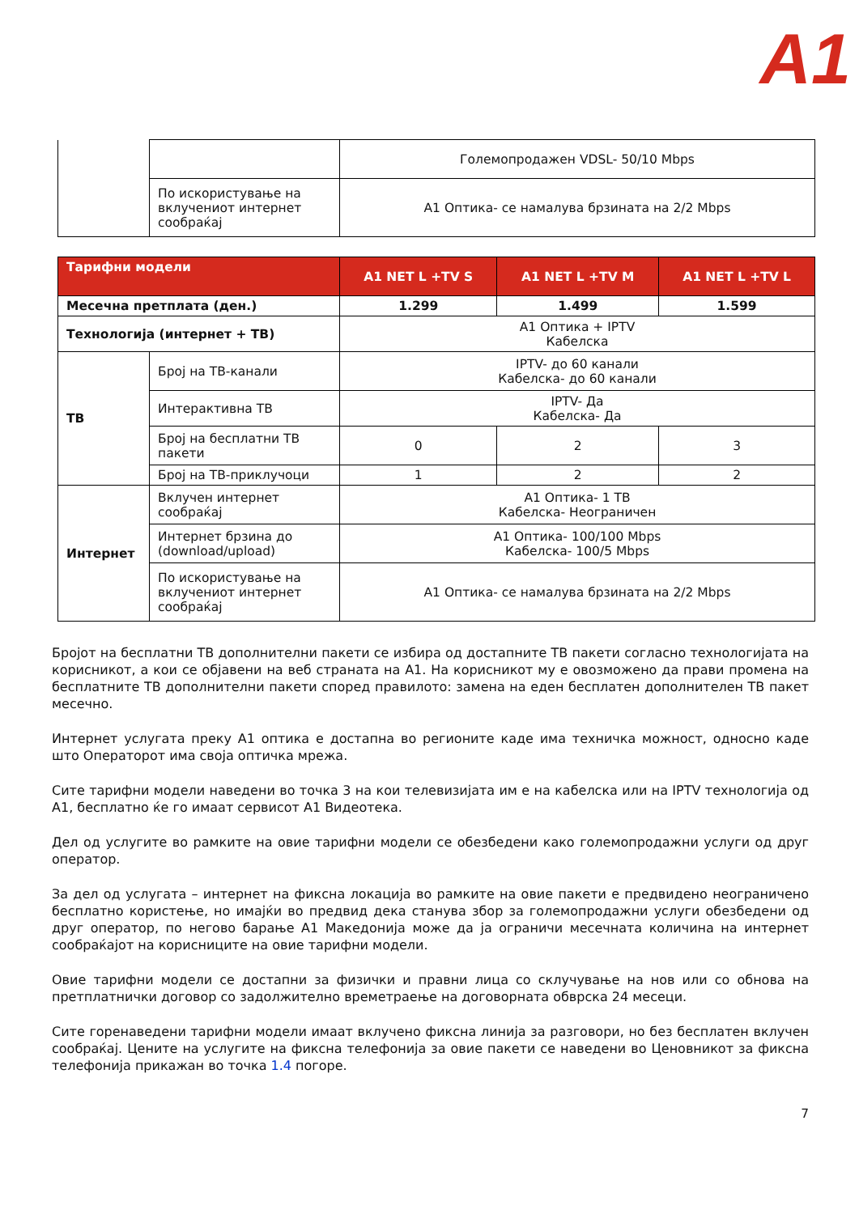A1
| | | Големопродажен VDSL- 50/10 Mbps |
| | По искористување на вклучениот интернет сообраќај | A1 Оптика- се намалува брзината на 2/2 Mbps |
| Тарифни модели | | A1 NET L +TV S | A1 NET L +TV M | A1 NET L +TV L |
| --- | --- | --- | --- | --- |
| Месечна претплата (ден.) | | 1.299 | 1.499 | 1.599 |
| Технологија (интернет + ТВ) | | A1 Оптика + IPTV Кабелска | | |
| ТВ | Број на ТВ-канали | IPTV- до 60 канали Кабелска- до 60 канали | | |
| | Интерактивна ТВ | IPTV- Да Кабелска- Да | | |
| | Број на бесплатни ТВ пакети | 0 | 2 | 3 |
| | Број на ТВ-приклучоци | 1 | 2 | 2 |
| Интернет | Вклучен интернет сообраќај | A1 Оптика- 1 TB Кабелска- Неограничен | | |
| | Интернет брзина до (download/upload) | A1 Оптика- 100/100 Mbps Кабелска- 100/5 Mbps | | |
| | По искористување на вклучениот интернет сообраќај | A1 Оптика- се намалува брзината на 2/2 Mbps | | |
Бројот на бесплатни ТВ дополнителни пакети се избира од достапните ТВ пакети согласно технологијата на корисникот, а кои се објавени на веб страната на A1. На корисникот му е овозможено да прави промена на бесплатните ТВ дополнителни пакети според правилото: замена на еден бесплатен дополнителен ТВ пакет месечно.
Интернет услугата преку A1 оптика е достапна во регионите каде има техничка можност, односно каде што Операторот има своја оптичка мрежа.
Сите тарифни модели наведени во точка 3 на кои телевизијата им е на кабелска или на IPTV технологија од A1, бесплатно ќе го имаат сервисот A1 Видеотека.
Дел од услугите во рамките на овие тарифни модели се обезбедени како големопродажни услуги од друг оператор.
За дел од услугата – интернет на фиксна локација во рамките на овие пакети е предвидено неограничено бесплатно користење, но имајќи во предвид дека станува збор за големопродажни услуги обезбедени од друг оператор, по негово барање A1 Македонија може да ја ограничи месечната количина на интернет сообраќајот на корисниците на овие тарифни модели.
Овие тарифни модели се достапни за физички и правни лица со склучување на нов или со обнова на претплатнички договор со задолжително времетраење на договорната обврска 24 месеци.
Сите горенаведени тарифни модели имаат вклучено фиксна линија за разговори, но без бесплатен вклучен сообраќај. Цените на услугите на фиксна телефонија за овие пакети се наведени во Ценовникот за фиксна телефонија прикажан во точка 1.4 погоре.
7